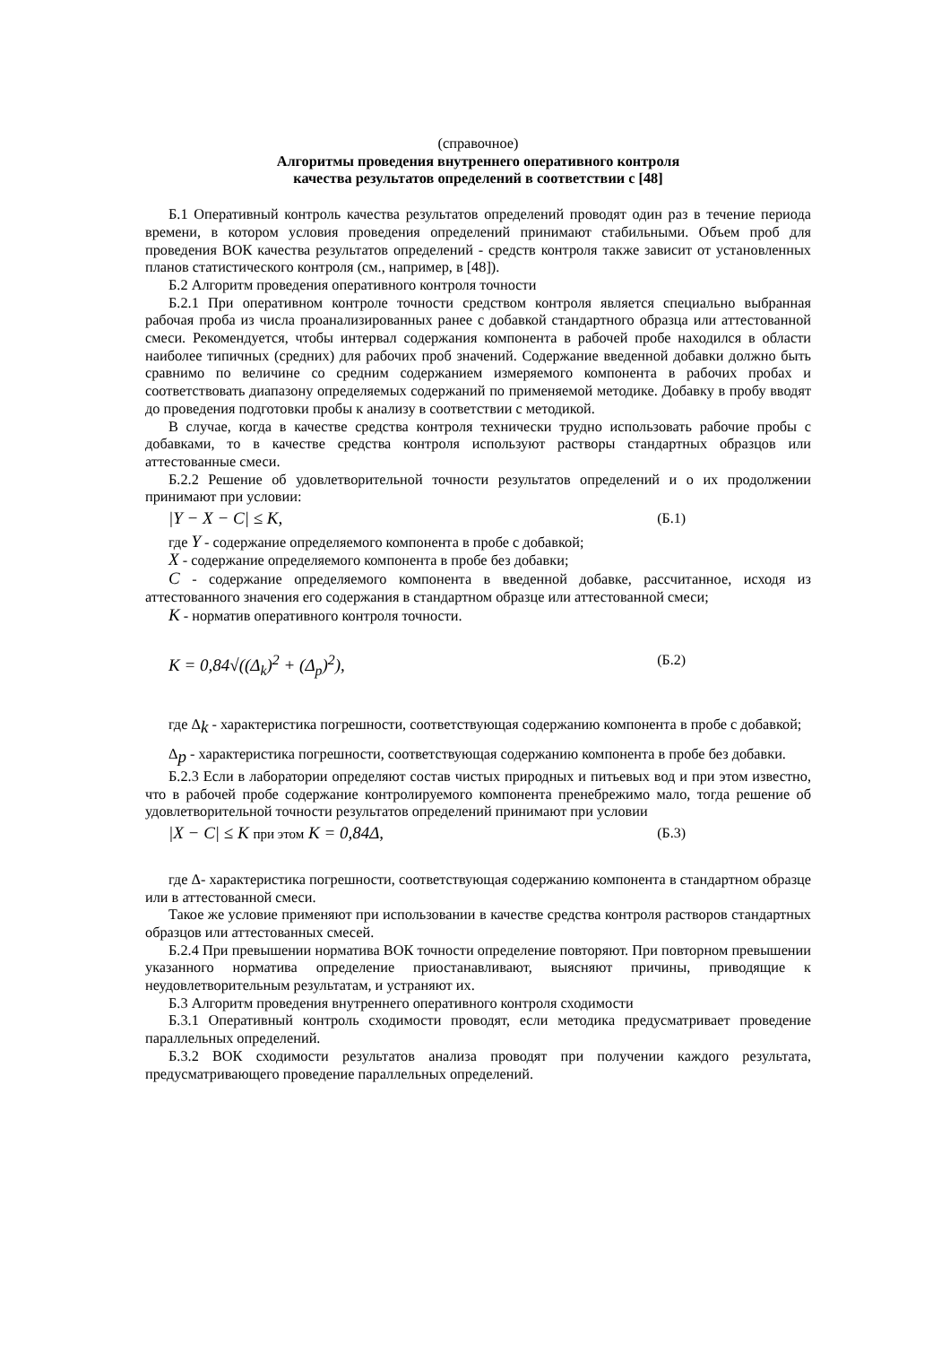(справочное)
Алгоритмы проведения внутреннего оперативного контроля
качества результатов определений в соответствии с [48]
Б.1 Оперативный контроль качества результатов определений проводят один раз в течение периода времени, в котором условия проведения определений принимают стабильными. Объем проб для проведения ВОК качества результатов определений - средств контроля также зависит от установленных планов статистического контроля (см., например, в [48]).
Б.2 Алгоритм проведения оперативного контроля точности
Б.2.1 При оперативном контроле точности средством контроля является специально выбранная рабочая проба из числа проанализированных ранее с добавкой стандартного образца или аттестованной смеси. Рекомендуется, чтобы интервал содержания компонента в рабочей пробе находился в области наиболее типичных (средних) для рабочих проб значений. Содержание введенной добавки должно быть сравнимо по величине со средним содержанием измеряемого компонента в рабочих пробах и соответствовать диапазону определяемых содержаний по применяемой методике. Добавку в пробу вводят до проведения подготовки пробы к анализу в соответствии с методикой.
В случае, когда в качестве средства контроля технически трудно использовать рабочие пробы с добавками, то в качестве средства контроля используют растворы стандартных образцов или аттестованные смеси.
Б.2.2 Решение об удовлетворительной точности результатов определений и о их продолжении принимают при условии:
|Y − X − C| ≤ K, (Б.1)
где Y - содержание определяемого компонента в пробе с добавкой;
X - содержание определяемого компонента в пробе без добавки;
C - содержание определяемого компонента в введенной добавке, рассчитанное, исходя из аттестованного значения его содержания в стандартном образце или аттестованной смеси;
K - норматив оперативного контроля точности.
K = 0,84√((Δ<sub>k</sub>)<sup>2</sup> + (Δ<sub>p</sub>)<sup>2</sup>), (Б.2)
где Δ<sub>k</sub> - характеристика погрешности, соответствующая содержанию компонента в пробе с добавкой;
Δ<sub>p</sub> - характеристика погрешности, соответствующая содержанию компонента в пробе без добавки.
Б.2.3 Если в лаборатории определяют состав чистых природных и питьевых вод и при этом известно, что в рабочей пробе содержание контролируемого компонента пренебрежимо мало, тогда решение об удовлетворительной точности результатов определений принимают при условии
|X − C| ≤ K при этом K = 0,84Δ, (Б.3)
где Δ- характеристика погрешности, соответствующая содержанию компонента в стандартном образце или в аттестованной смеси.
Такое же условие применяют при использовании в качестве средства контроля растворов стандартных образцов или аттестованных смесей.
Б.2.4 При превышении норматива ВОК точности определение повторяют. При повторном превышении указанного норматива определение приостанавливают, выясняют причины, приводящие к неудовлетворительным результатам, и устраняют их.
Б.3 Алгоритм проведения внутреннего оперативного контроля сходимости
Б.3.1 Оперативный контроль сходимости проводят, если методика предусматривает проведение параллельных определений.
Б.3.2 ВОК сходимости результатов анализа проводят при получении каждого результата, предусматривающего проведение параллельных определений.